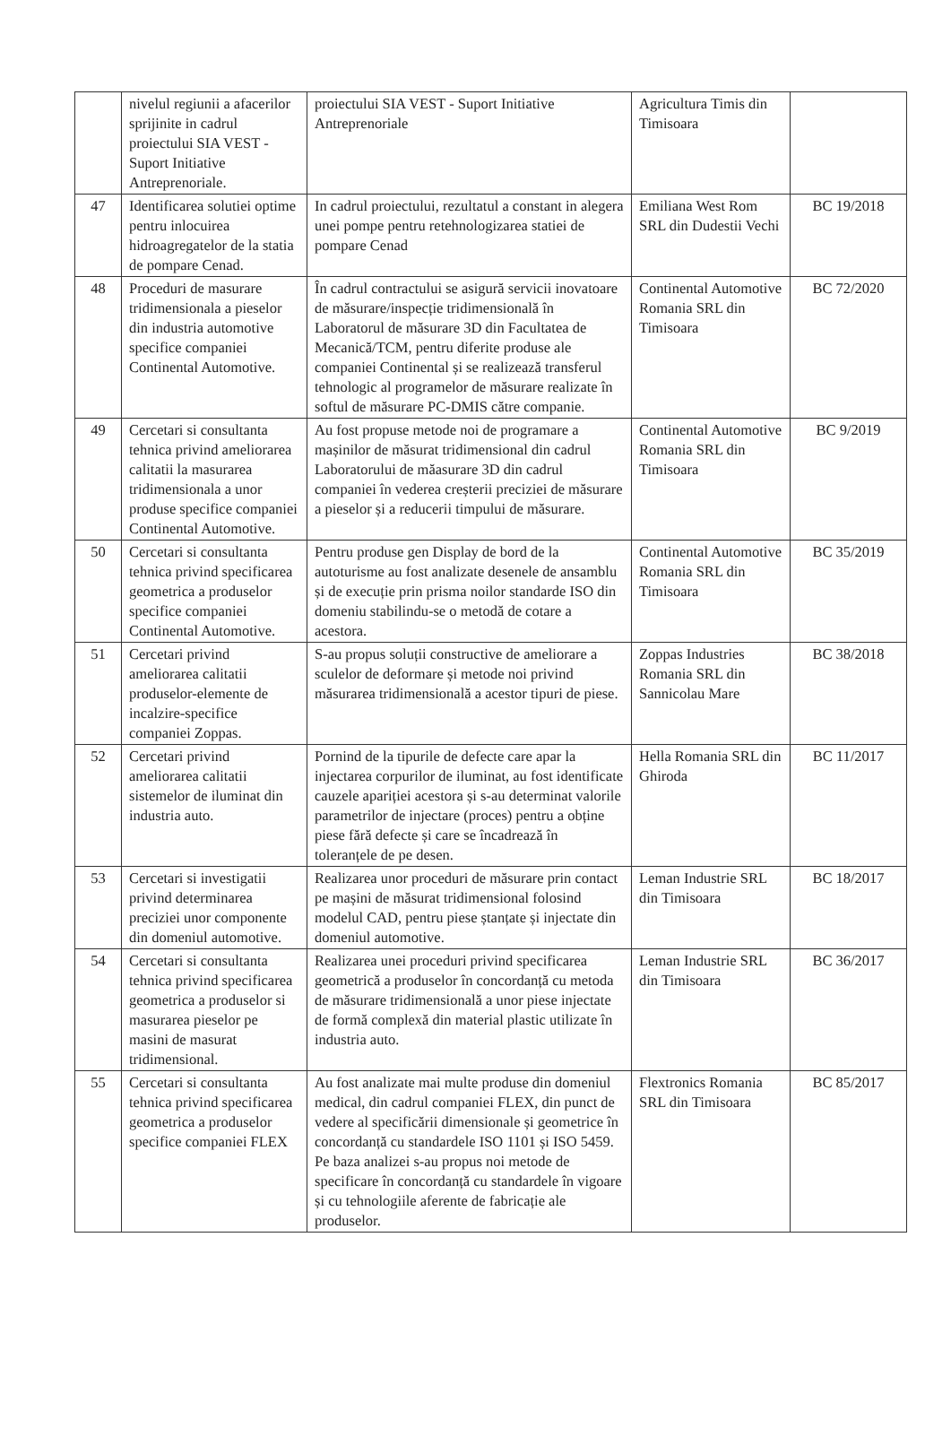| | nivelul regiunii a afacerilor sprijinite in cadrul proiectului SIA VEST - Suport Initiative Antreprenoriale. | proiectului SIA VEST - Suport Initiative Antreprenoriale | Agricultura Timis din Timisoara | |
| 47 | Identificarea solutiei optime pentru inlocuirea hidroagregatelor de la statia de pompare Cenad. | In cadrul proiectului, rezultatul a constant in alegera unei pompe pentru retehnologizarea statiei de pompare Cenad | Emiliana West Rom SRL din Dudestii Vechi | BC 19/2018 |
| 48 | Proceduri de masurare tridimensionala a pieselor din industria automotive specifice companiei Continental Automotive. | În cadrul contractului se asigură servicii inovatoare de măsurare/inspecție tridimensională în Laboratorul de măsurare 3D din Facultatea de Mecanică/TCM, pentru diferite produse ale companiei Continental și se realizează transferul tehnologic al programelor de măsurare realizate în softul de măsurare PC-DMIS către companie. | Continental Automotive Romania SRL din Timisoara | BC 72/2020 |
| 49 | Cercetari si consultanta tehnica privind ameliorarea calitatii la masurarea tridimensionala a unor produse specifice companiei Continental Automotive. | Au fost propuse metode noi de programare a mașinilor de măsurat tridimensional din cadrul Laboratorului de măasurare 3D din cadrul companiei în vederea creșterii preciziei de măsurare a pieselor și a reducerii timpului de măsurare. | Continental Automotive Romania SRL din Timisoara | BC 9/2019 |
| 50 | Cercetari si consultanta tehnica privind specificarea geometrica a produselor specifice companiei Continental Automotive. | Pentru produse gen Display de bord de la autoturisme au fost analizate desenele de ansamblu și de execuție prin prisma noilor standarde ISO din domeniu stabilindu-se o metodă de cotare a acestora. | Continental Automotive Romania SRL din Timisoara | BC 35/2019 |
| 51 | Cercetari privind ameliorarea calitatii produselor-elemente de incalzire-specifice companiei Zoppas. | S-au propus soluții constructive de ameliorare a sculelor de deformare și metode noi privind măsurarea tridimensională a acestor tipuri de piese. | Zoppas Industries Romania SRL din Sannicolau Mare | BC 38/2018 |
| 52 | Cercetari privind ameliorarea calitatii sistemelor de iluminat din industria auto. | Pornind de la tipurile de defecte care apar la injectarea corpurilor de iluminat, au fost identificate cauzele apariției acestora și s-au determinat valorile parametrilor de injectare (proces) pentru a obține piese fără defecte și care se încadrează în toleranțele de pe desen. | Hella Romania SRL din Ghiroda | BC 11/2017 |
| 53 | Cercetari si investigatii privind determinarea preciziei unor componente din domeniul automotive. | Realizarea unor proceduri de măsurare prin contact pe mașini de măsurat tridimensional folosind modelul CAD, pentru piese ștanțate și injectate din domeniul automotive. | Leman Industrie SRL din Timisoara | BC 18/2017 |
| 54 | Cercetari si consultanta tehnica privind specificarea geometrica a produselor si masurarea pieselor pe masini de masurat tridimensional. | Realizarea unei proceduri privind specificarea geometrică a produselor în concordanță cu metoda de măsurare tridimensională a unor piese injectate de formă complexă din material plastic utilizate în industria auto. | Leman Industrie SRL din Timisoara | BC 36/2017 |
| 55 | Cercetari si consultanta tehnica privind specificarea geometrica a produselor specifice companiei FLEX | Au fost analizate mai multe produse din domeniul medical, din cadrul companiei FLEX, din punct de vedere al specificării dimensionale și geometrice în concordanță cu standardele ISO 1101 și ISO 5459. Pe baza analizei s-au propus noi metode de specificare în concordanță cu standardele în vigoare și cu tehnologiile aferente de fabricație ale produselor. | Flextronics Romania SRL din Timisoara | BC 85/2017 |